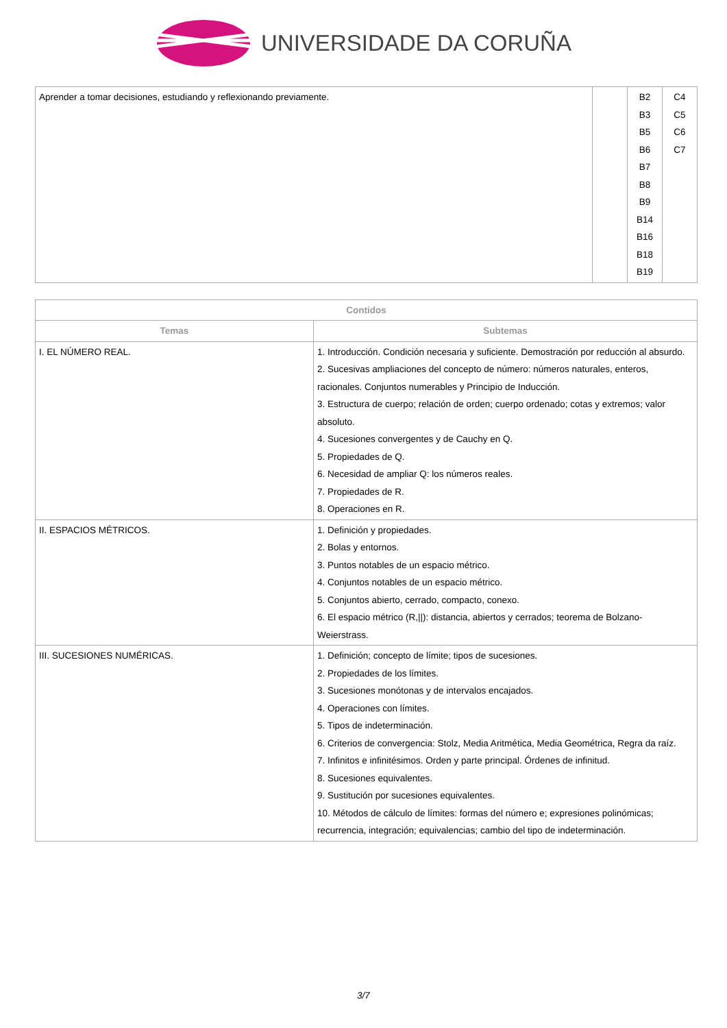UNIVERSIDADE DA CORUÑA
| Aprender a tomar decisiones, estudiando y reflexionando previamente. | | B2 B3 B5 B6 B7 B8 B9 B14 B16 B18 B19 | C4 C5 C6 C7 |
| Contidos | |
| --- | --- |
| Temas | Subtemas |
| I. EL NÚMERO REAL. | 1. Introducción. Condición necesaria y suficiente. Demostración por reducción al absurdo. 2. Sucesivas ampliaciones del concepto de número: números naturales, enteros, racionales. Conjuntos numerables y Principio de Inducción. 3. Estructura de cuerpo; relación de orden; cuerpo ordenado; cotas y extremos; valor absoluto. 4. Sucesiones convergentes y de Cauchy en Q. 5. Propiedades de Q. 6. Necesidad de ampliar Q: los números reales. 7. Propiedades de R. 8. Operaciones en R. |
| II. ESPACIOS MÉTRICOS. | 1. Definición y propiedades. 2. Bolas y entornos. 3. Puntos notables de un espacio métrico. 4. Conjuntos notables de un espacio métrico. 5. Conjuntos abierto, cerrado, compacto, conexo. 6. El espacio métrico (R,//): distancia, abiertos y cerrados; teorema de Bolzano-Weierstrass. |
| III. SUCESIONES NUMÉRICAS. | 1. Definición; concepto de límite; tipos de sucesiones. 2. Propiedades de los límites. 3. Sucesiones monótonas y de intervalos encajados. 4. Operaciones con límites. 5. Tipos de indeterminación. 6. Criterios de convergencia: Stolz, Media Aritmética, Media Geométrica, Regra da raíz. 7. Infinitos e infinitésimos. Orden y parte principal. Órdenes de infinitud. 8. Sucesiones equivalentes. 9. Sustitución por sucesiones equivalentes. 10. Métodos de cálculo de límites: formas del número e; expresiones polinómicas; recurrencia, integración; equivalencias; cambio del tipo de indeterminación. |
3/7